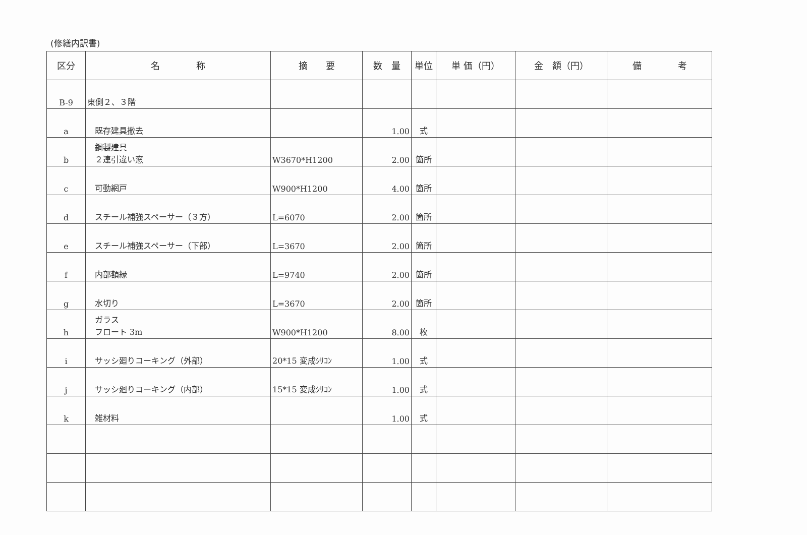(修繕内訳書)
| 区分 | 名 称 | 摘 要 | 数 量 | 単位 | 単 価（円） | 金 額（円） | 備 考 |
| --- | --- | --- | --- | --- | --- | --- | --- |
| B-9 | 東側２、３階 | | | | | | |
| a | 既存建具撤去 | | 1.00 | 式 | | | |
| b | 鋼製建具 ２連引違い窓 | W3670*H1200 | 2.00 | 箇所 | | | |
| c | 可動網戸 | W900*H1200 | 4.00 | 箇所 | | | |
| d | スチール補強スペーサー（３方） | L=6070 | 2.00 | 箇所 | | | |
| e | スチール補強スペーサー（下部） | L=3670 | 2.00 | 箇所 | | | |
| f | 内部額縁 | L=9740 | 2.00 | 箇所 | | | |
| g | 水切り | L=3670 | 2.00 | 箇所 | | | |
| h | ガラス フロート 3m | W900*H1200 | 8.00 | 枚 | | | |
| i | サッシ廻りコーキング（外部） | 20*15 変成ｼﾘｺﾝ | 1.00 | 式 | | | |
| j | サッシ廻りコーキング（内部） | 15*15 変成ｼﾘｺﾝ | 1.00 | 式 | | | |
| k | 雑材料 | | 1.00 | 式 | | | |